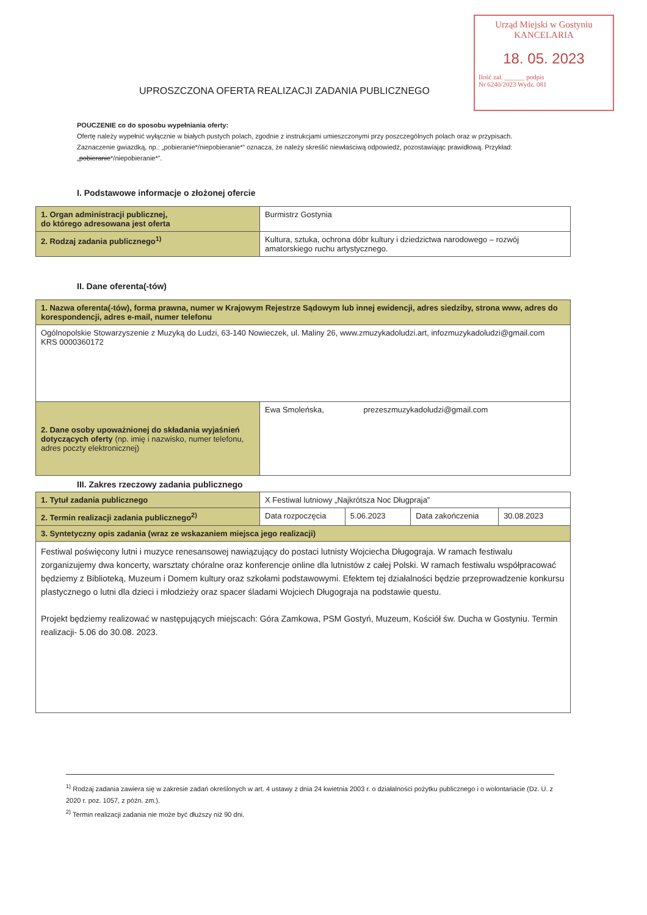Urząd Miejski w Gostyniu
KANCELARIA
18. 05. 2023
Ilość zał. ______ podpis
Nr 6240/2023 Wydz. 081
UPROSZCZONA OFERTA REALIZACJI ZADANIA PUBLICZNEGO
POUCZENIE co do sposobu wypełniania oferty:
Ofertę należy wypełnić wyłącznie w białych pustych polach, zgodnie z instrukcjami umieszczonymi przy poszczególnych polach oraz w przypisach.
Zaznaczenie gwiazdką, np.: „pobieranie*/niepobieranie*” oznacza, że należy skreślić niewłaściwą odpowiedź, pozostawiając prawidłową. Przykład: „pobieranie*/niepobieranie*”.
I. Podstawowe informacje o złożonej ofercie
| 1. Organ administracji publicznej, do którego adresowana jest oferta | Burmistrz Gostynia |
| 2. Rodzaj zadania publicznego<sup>1)</sup> | Kultura, sztuka, ochrona dóbr kultury i dziedzictwa narodowego – rozwój amatorskiego ruchu artystycznego. |
II. Dane oferenta(-tów)
| 1. Nazwa oferenta(-tów), forma prawna, numer w Krajowym Rejestrze Sądowym lub innej ewidencji, adres siedziby, strona www, adres do korespondencji, adres e-mail, numer telefonu | | |
| Ogólnopolskie Stowarzyszenie z Muzyką do Ludzi, 63-140 Nowieczek, ul. Maliny 26, www.zmuzykadoludzi.art, infozmuzykadoludzi@gmail.com KRS 0000360172 | | |
| 2. Dane osoby upoważnionej do składania wyjaśnień dotyczących oferty (np. imię i nazwisko, numer telefonu, adres poczty elektronicznej) | Ewa Smoleńska, | prezeszmuzykadoludzi@gmail.com |
III. Zakres rzeczowy zadania publicznego
| 1. Tytuł zadania publicznego | X Festiwal lutniowy „Najkrótsza Noc Długpraja” | | | |
| 2. Termin realizacji zadania publicznego<sup>2)</sup> | Data rozpoczęcia | 5.06.2023 | Data zakończenia | 30.08.2023 |
| 3. Syntetyczny opis zadania (wraz ze wskazaniem miejsca jego realizacji) | | | | |
| Festiwal poświęcony lutni i muzyce renesansowej nawiązujący do postaci lutnisty Wojciecha Długograja. W ramach festiwalu zorganizujemy dwa koncerty, warsztaty chóralne oraz konferencje online dla lutnistów z całej Polski. W ramach festiwalu współpracować będziemy z Biblioteką, Muzeum i Domem kultury oraz szkołami podstawowymi. Efektem tej działalności będzie przeprowadzenie konkursu plastycznego o lutni dla dzieci i młodzieży oraz spacer śladami Wojciech Długograja na podstawie questu. Projekt będziemy realizować w następujących miejscach: Góra Zamkowa, PSM Gostyń, Muzeum, Kościół św. Ducha w Gostyniu. Termin realizacji- 5.06 do 30.08. 2023. | | | | |
<sup>1)</sup> Rodzaj zadania zawiera się w zakresie zadań określonych w art. 4 ustawy z dnia 24 kwietnia 2003 r. o działalności pożytku publicznego i o wolontariacie (Dz. U. z 2020 r. poz. 1057, z późn. zm.).
<sup>2)</sup> Termin realizacji zadania nie może być dłuższy niż 90 dni.